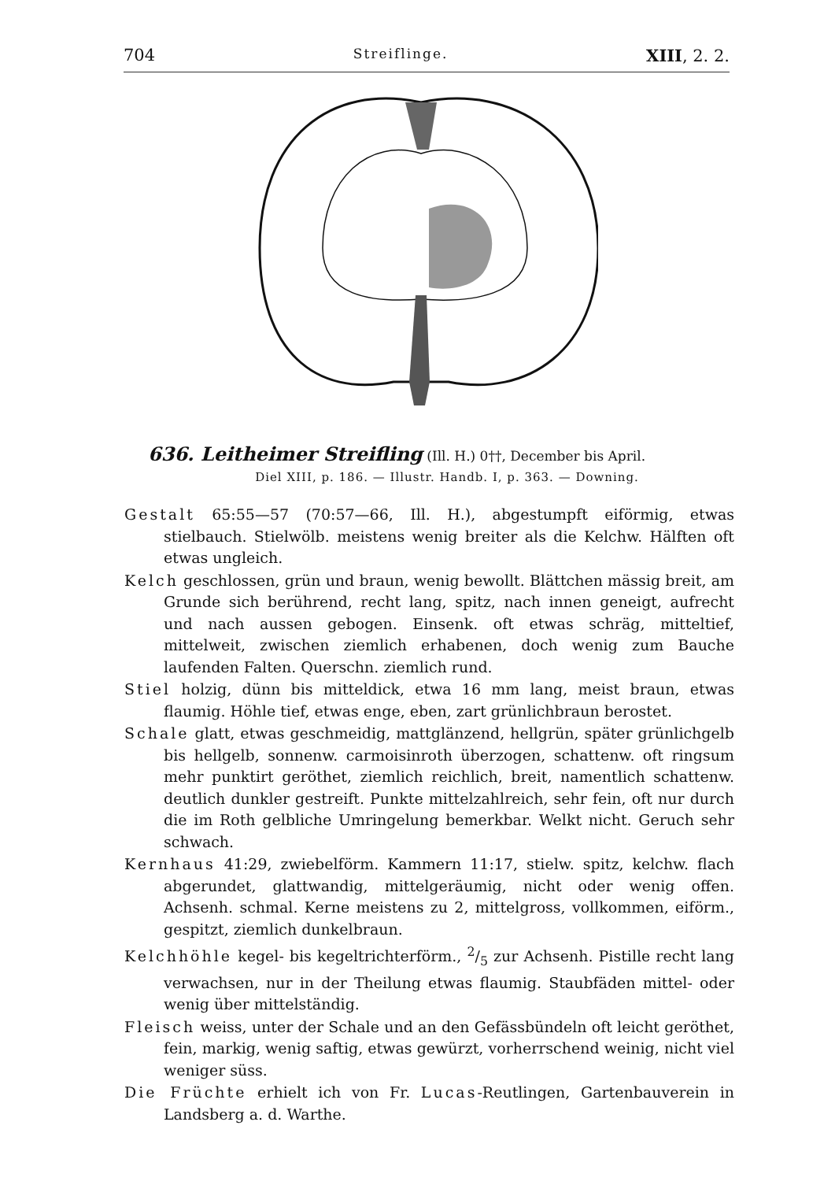704 Streiflinge. XIII, 2. 2.
636. Leitheimer Streifling (Ill. H.) 0††, December bis April.
Diel XIII, p. 186. — Illustr. Handb. I, p. 363. — Downing.
Gestalt 65:55—57 (70:57—66, Ill. H.), abgestumpft eiförmig, etwas stielbauch. Stielwölb. meistens wenig breiter als die Kelchw. Hälften oft etwas ungleich.
Kelch geschlossen, grün und braun, wenig bewollt. Blättchen mässig breit, am Grunde sich berührend, recht lang, spitz, nach innen geneigt, aufrecht und nach aussen gebogen. Einsenk. oft etwas schräg, mitteltief, mittelweit, zwischen ziemlich erhabenen, doch wenig zum Bauche laufenden Falten. Querschn. ziemlich rund.
Stiel holzig, dünn bis mitteldick, etwa 16 mm lang, meist braun, etwas flaumig. Höhle tief, etwas enge, eben, zart grünlichbraun berostet.
Schale glatt, etwas geschmeidig, mattglänzend, hellgrün, später grünlichgelb bis hellgelb, sonnenw. carmoisinroth überzogen, schattenw. oft ringsum mehr punktirt geröthet, ziemlich reichlich, breit, namentlich schattenw. deutlich dunkler gestreift. Punkte mittelzahlreich, sehr fein, oft nur durch die im Roth gelbliche Umringelung bemerkbar. Welkt nicht. Geruch sehr schwach.
Kernhaus 41:29, zwiebelförm. Kammern 11:17, stielw. spitz, kelchw. flach abgerundet, glattwandig, mittelgeräumig, nicht oder wenig offen. Achsenh. schmal. Kerne meistens zu 2, mittelgross, vollkommen, eiförm., gespitzt, ziemlich dunkelbraun.
Kelchhöhle kegel- bis kegeltrichterförm., 2/5 zur Achsenh. Pistille recht lang verwachsen, nur in der Theilung etwas flaumig. Staubfäden mittel- oder wenig über mittelständig.
Fleisch weiss, unter der Schale und an den Gefässbündeln oft leicht geröthet, fein, markig, wenig saftig, etwas gewürzt, vorherrschend weinig, nicht viel weniger süss.
Die Früchte erhielt ich von Fr. Lucas-Reutlingen, Gartenbauverein in Landsberg a. d. Warthe.